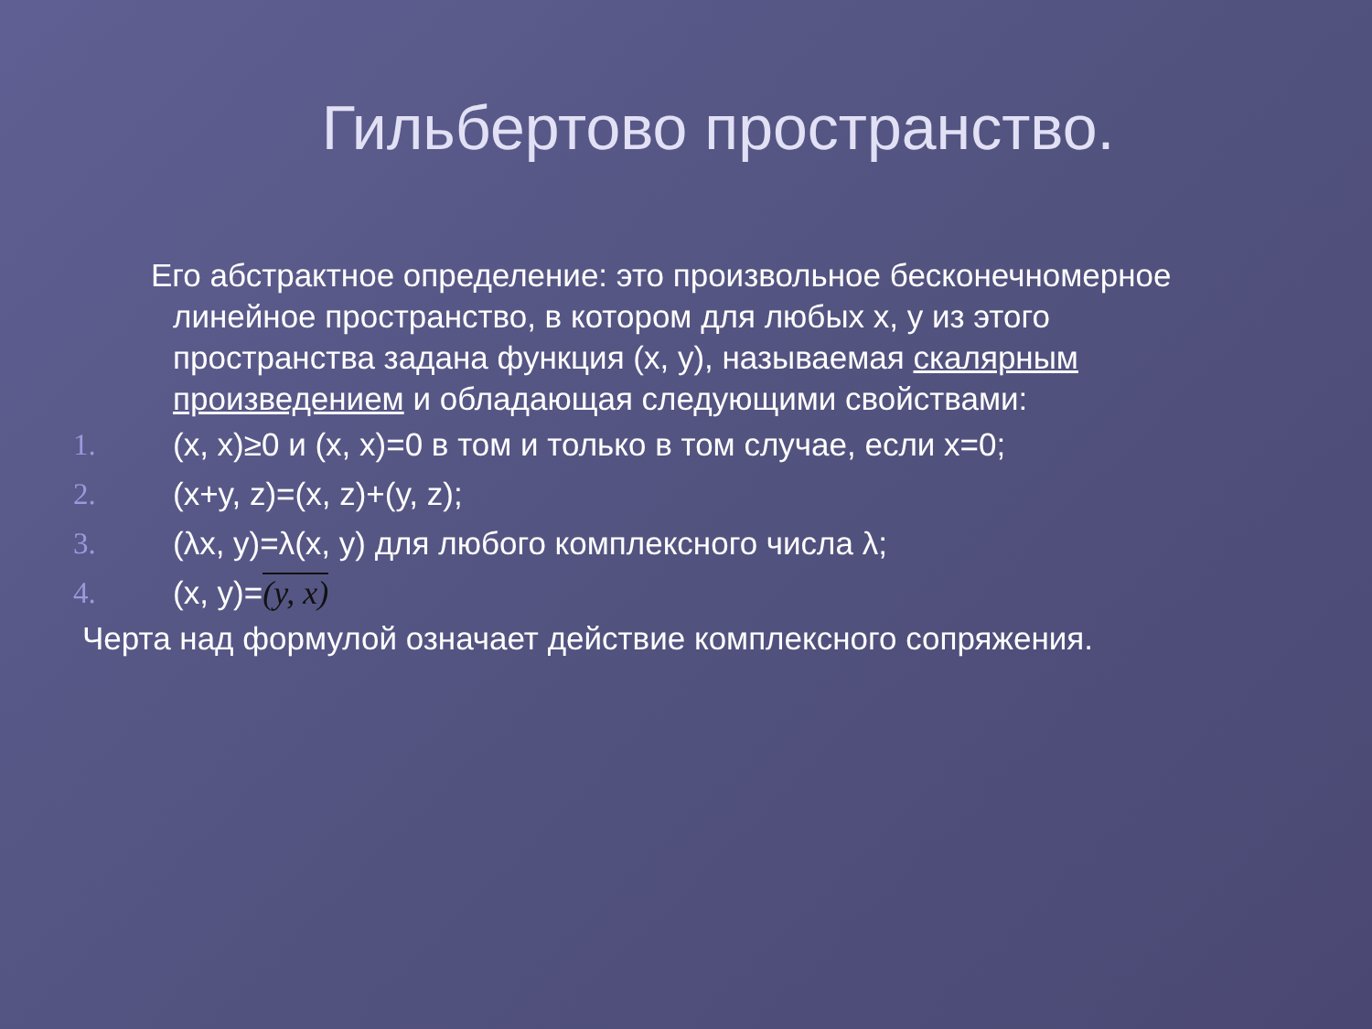Гильбертово пространство.
Его абстрактное определение: это произвольное бесконечномерное
линейное пространство, в котором для любых x, y из этого пространства задана функция (x, y), называемая скалярным произведением и обладающая следующими свойствами:
1. (x, x)≥0 и (x, x)=0 в том и только в том случае, если x=0;
2. (x+y, z)=(x, z)+(y, z);
3. (λx, y)=λ(x, y) для любого комплексного числа λ;
4. (x, y)=(y, x)
Черта над формулой означает действие комплексного сопряжения.